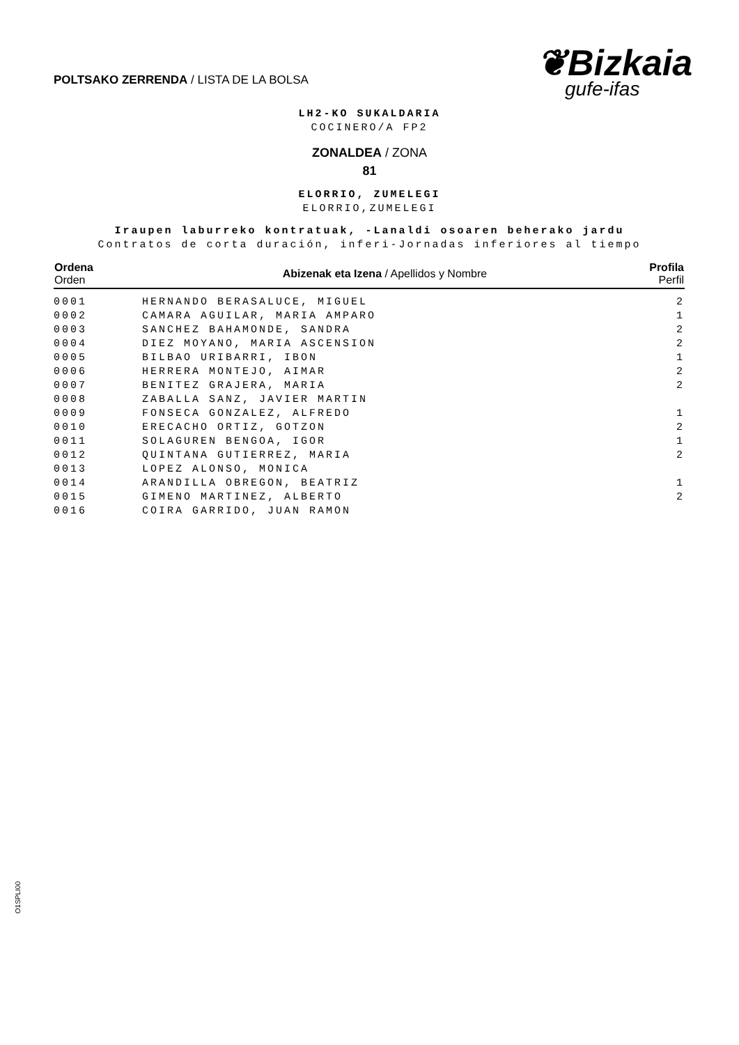POLTSAKO ZERRENDA / LISTA DE LA BOLSA
❦Bizkaia
gufe-ifas
LH2-KO SUKALDARIA
COCINERO/A FP2
ZONALDEA / ZONA
81
ELORRIO, ZUMELEGI
ELORRIO,ZUMELEGI
Iraupen laburreko kontratuak, -Lanaldi osoaren beherako jardu
Contratos de corta duración, inferi-Jornadas inferiores al tiempo
| Ordena Orden | Abizenak eta Izena / Apellidos y Nombre | Profila Perfil |
| --- | --- | --- |
| 0001 | HERNANDO BERASALUCE, MIGUEL | 2 |
| 0002 | CAMARA AGUILAR, MARIA AMPARO | 1 |
| 0003 | SANCHEZ BAHAMONDE, SANDRA | 2 |
| 0004 | DIEZ MOYANO, MARIA ASCENSION | 2 |
| 0005 | BILBAO URIBARRI, IBON | 1 |
| 0006 | HERRERA MONTEJO, AIMAR | 2 |
| 0007 | BENITEZ GRAJERA, MARIA | 2 |
| 0008 | ZABALLA SANZ, JAVIER MARTIN | |
| 0009 | FONSECA GONZALEZ, ALFREDO | 1 |
| 0010 | ERECACHO ORTIZ, GOTZON | 2 |
| 0011 | SOLAGUREN BENGOA, IGOR | 1 |
| 0012 | QUINTANA GUTIERREZ, MARIA | 2 |
| 0013 | LOPEZ ALONSO, MONICA | |
| 0014 | ARANDILLA OBREGON, BEATRIZ | 1 |
| 0015 | GIMENO MARTINEZ, ALBERTO | 2 |
| 0016 | COIRA GARRIDO, JUAN RAMON | |
O1SPLI00